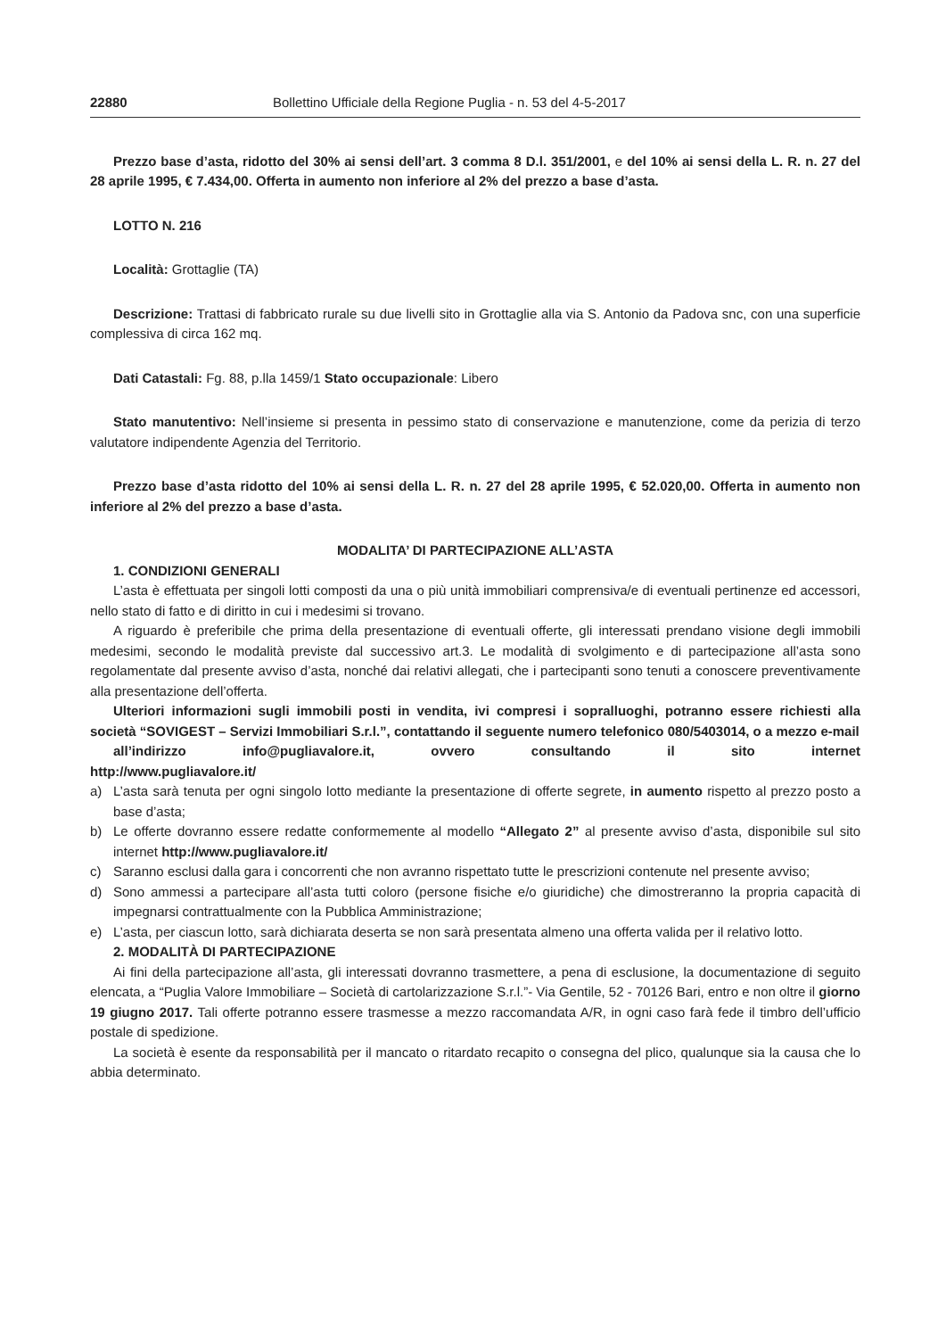22880 Bollettino Ufficiale della Regione Puglia - n. 53 del 4-5-2017
Prezzo base d’asta, ridotto del 30% ai sensi dell’art. 3 comma 8 D.l. 351/2001, e del 10% ai sensi della L. R. n. 27 del 28 aprile 1995, € 7.434,00. Offerta in aumento non inferiore al 2% del prezzo a base d’asta.
LOTTO N. 216
Località: Grottaglie (TA)
Descrizione: Trattasi di fabbricato rurale su due livelli sito in Grottaglie alla via S. Antonio da Padova snc, con una superficie complessiva di circa 162 mq.
Dati Catastali: Fg. 88, p.lla 1459/1 Stato occupazionale: Libero
Stato manutentivo: Nell’insieme si presenta in pessimo stato di conservazione e manutenzione, come da perizia di terzo valutatore indipendente Agenzia del Territorio.
Prezzo base d’asta ridotto del 10% ai sensi della L. R. n. 27 del 28 aprile 1995, € 52.020,00. Offerta in aumento non inferiore al 2% del prezzo a base d’asta.
MODALITA’ DI PARTECIPAZIONE ALL’ASTA
1. CONDIZIONI GENERALI
L’asta è effettuata per singoli lotti composti da una o più unità immobiliari comprensiva/e di eventuali pertinenze ed accessori, nello stato di fatto e di diritto in cui i medesimi si trovano.
A riguardo è preferibile che prima della presentazione di eventuali offerte, gli interessati prendano visione degli immobili medesimi, secondo le modalità previste dal successivo art.3. Le modalità di svolgimento e di partecipazione all’asta sono regolamentate dal presente avviso d’asta, nonché dai relativi allegati, che i partecipanti sono tenuti a conoscere preventivamente alla presentazione dell’offerta.
Ulteriori informazioni sugli immobili posti in vendita, ivi compresi i sopralluoghi, potranno essere richiesti alla società “SOVIGEST – Servizi Immobiliari S.r.l.”, contattando il seguente numero telefonico 080/5403014, o a mezzo e-mail
all’indirizzo info@pugliavalore.it, ovvero consultando il sito internet
http://www.pugliavalore.it/
a) L’asta sarà tenuta per ogni singolo lotto mediante la presentazione di offerte segrete, in aumento rispetto al prezzo posto a base d’asta;
b) Le offerte dovranno essere redatte conformemente al modello “Allegato 2” al presente avviso d’asta, disponibile sul sito internet http://www.pugliavalore.it/
c) Saranno esclusi dalla gara i concorrenti che non avranno rispettato tutte le prescrizioni contenute nel presente avviso;
d) Sono ammessi a partecipare all’asta tutti coloro (persone fisiche e/o giuridiche) che dimostreranno la propria capacità di impegnarsi contrattualmente con la Pubblica Amministrazione;
e) L’asta, per ciascun lotto, sarà dichiarata deserta se non sarà presentata almeno una offerta valida per il relativo lotto.
2. MODALITÀ DI PARTECIPAZIONE
Ai fini della partecipazione all’asta, gli interessati dovranno trasmettere, a pena di esclusione, la documentazione di seguito elencata, a “Puglia Valore Immobiliare – Società di cartolarizzazione S.r.l.”- Via Gentile, 52 - 70126 Bari, entro e non oltre il giorno 19 giugno 2017. Tali offerte potranno essere trasmesse a mezzo raccomandata A/R, in ogni caso farà fede il timbro dell’ufficio postale di spedizione.
La società è esente da responsabilità per il mancato o ritardato recapito o consegna del plico, qualunque sia la causa che lo abbia determinato.